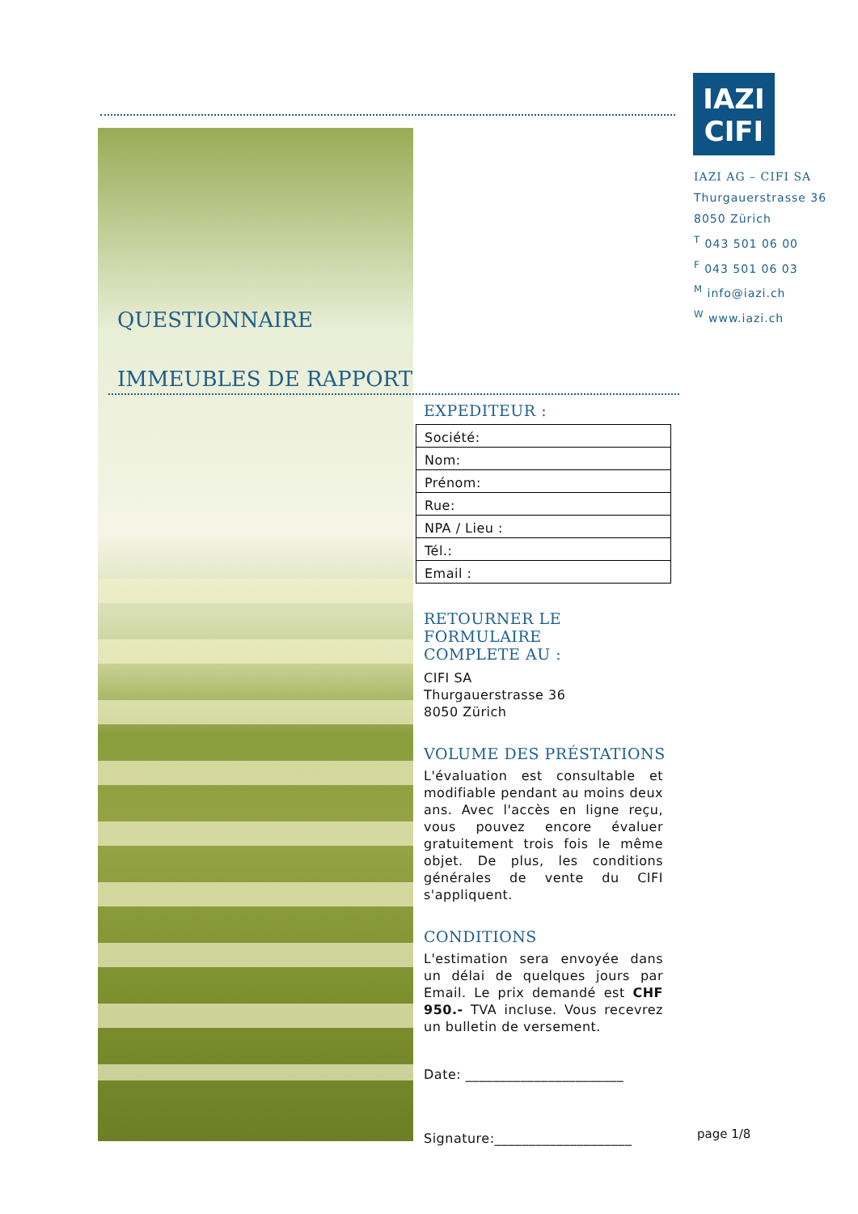IAZI
CIFI
IAZI AG – CIFI SA
Thurgauerstrasse 36
8050 Zürich
<sup>T</sup> 043 501 06 00
<sup>F</sup> 043 501 06 03
<sup>M</sup> info@iazi.ch
<sup>W</sup> www.iazi.ch
QUESTIONNAIRE
IMMEUBLES DE RAPPORT
EXPEDITEUR :
| Société: |
| Nom: |
| Prénom: |
| Rue: |
| NPA / Lieu : |
| Tél.: |
| Email : |
RETOURNER LE FORMULAIRE
COMPLETE AU :
CIFI SA
Thurgauerstrasse 36
8050 Zürich
VOLUME DES PRÉSTATIONS
L'évaluation est consultable et modi­fiable pendant au moins deux ans. Avec l'accès en ligne reçu, vous pou­vez encore évaluer gratuitement trois fois le même objet. De plus, les con­ditions générales de vente du CIFI s'appliquent.
CONDITIONS
L'estimation sera envoyée dans un délai de quelques jours par Email. Le prix demandé est CHF 950.- TVA incluse. Vous recevrez un bul­letin de versement.
Date: _______________________
Signature:____________________
page 1/8